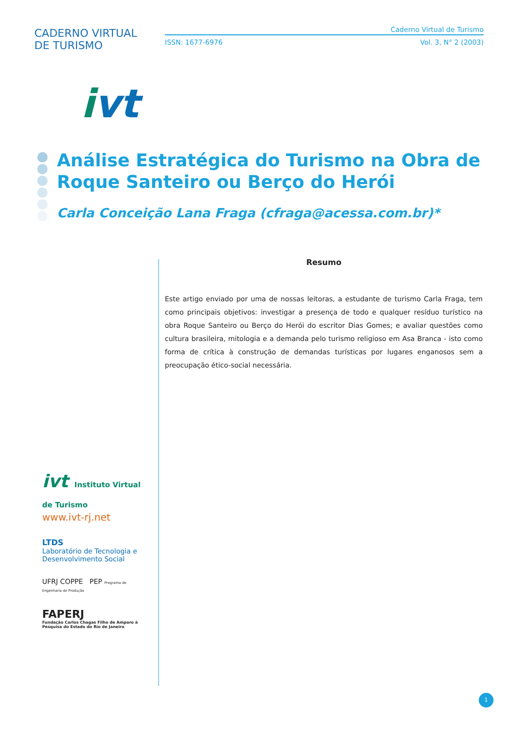CADERNO VIRTUAL DE TURISMO
ivt
Caderno Virtual de Turismo
ISSN: 1677-6976 Vol. 3, N° 2 (2003)
Análise Estratégica do Turismo na Obra de Roque Santeiro ou Berço do Herói
Carla Conceição Lana Fraga (cfraga@acessa.com.br)*
Resumo
Este artigo enviado por uma de nossas leitoras, a estudante de turismo Carla Fraga, tem como principais objetivos: investigar a presença de todo e qualquer resíduo turístico na obra Roque Santeiro ou Berço do Herói do escritor Dias Gomes; e avaliar questões como cultura brasileira, mitologia e a demanda pelo turismo religioso em Asa Branca - isto como forma de crítica à construção de demandas turísticas por lugares enganosos sem a preocupação ético-social necessária.
ivt Instituto Virtual de Turismo
www.ivt-rj.net
LTDS
Laboratório de Tecnologia e Desenvolvimento Social
UFRJ COPPE PEP Programa de Engenharia de Produção
FAPERJ
Fundação Carlos Chagas Filho de Amparo à Pesquisa do Estado do Rio de Janeiro
1